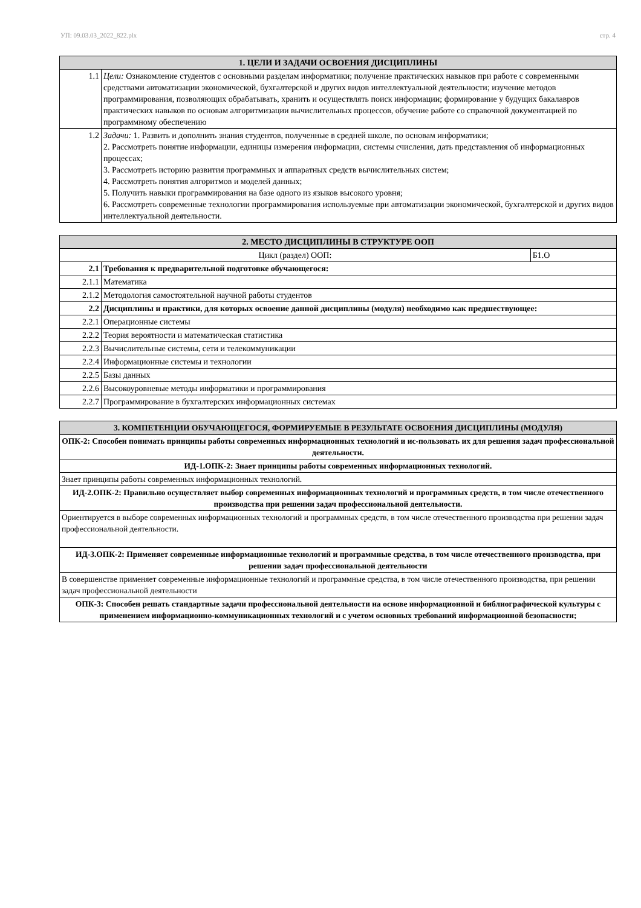УП: 09.03.03_2022_822.plx стр. 4
| 1. ЦЕЛИ И ЗАДАЧИ ОСВОЕНИЯ ДИСЦИПЛИНЫ | |
| --- | --- |
| 1.1 | Цели: Ознакомление студентов с основными разделам информатики; получение практических навыков при работе с современными средствами автоматизации экономической, бухгалтерской и других видов интеллектуальной деятельности; изучение методов программирования, позволяющих обрабатывать, хранить и осуществлять поиск информации; формирование у будущих бакалавров практических навыков по основам алгоритмизации вычислительных процессов, обучение работе со справочной документацией по программному обеспечению |
| 1.2 | Задачи: 1. Развить и дополнить знания студентов, полученные в средней школе, по основам информатики; 2. Рассмотреть понятие информации, единицы измерения информации, системы счисления, дать представления об информационных процессах; 3. Рассмотреть историю развития программных и аппаратных средств вычислительных систем; 4. Рассмотреть понятия алгоритмов и моделей данных; 5. Получить навыки программирования на базе одного из языков высокого уровня; 6. Рассмотреть современные технологии программирования используемые при автоматизации экономической, бухгалтерской и других видов интеллектуальной деятельности. |
| 2. МЕСТО ДИСЦИПЛИНЫ В СТРУКТУРЕ ООП | | |
| --- | --- | --- |
| Цикл (раздел) ООП: | | Б1.О |
| 2.1 | Требования к предварительной подготовке обучающегося: | |
| 2.1.1 | Математика | |
| 2.1.2 | Методология самостоятельной научной работы студентов | |
| 2.2 | Дисциплины и практики, для которых освоение данной дисциплины (модуля) необходимо как предшествующее: | |
| 2.2.1 | Операционные системы | |
| 2.2.2 | Теория вероятности и математическая статистика | |
| 2.2.3 | Вычислительные системы, сети и телекоммуникации | |
| 2.2.4 | Информационные системы и технологии | |
| 2.2.5 | Базы данных | |
| 2.2.6 | Высокоуровневые методы информатики и программирования | |
| 2.2.7 | Программирование в бухгалтерских информационных системах | |
| 3. КОМПЕТЕНЦИИ ОБУЧАЮЩЕГОСЯ, ФОРМИРУЕМЫЕ В РЕЗУЛЬТАТЕ ОСВОЕНИЯ ДИСЦИПЛИНЫ (МОДУЛЯ) |
| --- |
| ОПК-2: Способен понимать принципы работы современных информационных технологий и ис-пользовать их для решения задач профессиональной деятельности. |
| ИД-1.ОПК-2: Знает принципы работы современных информационных технологий. |
| Знает принципы работы современных информационных технологий. |
| ИД-2.ОПК-2: Правильно осуществляет выбор современных информационных технологий и программных средств, в том числе отечественного производства при решении задач профессиональной деятельности. |
| Ориентируется в выборе современных информационных технологий и программных средств, в том числе отечественного производства при решении задач профессиональной деятельности. |
| ИД-3.ОПК-2: Применяет современные информационные технологий и программные средства, в том числе отечественного производства, при решении задач профессиональной деятельности |
| В совершенстве применяет современные информационные технологий и программные средства, в том числе отечественного производства, при решении задач профессиональной деятельности |
| ОПК-3: Способен решать стандартные задачи профессиональной деятельности на основе информационной и библиографической культуры с применением информационно-коммуникационных технологий и с учетом основных требований информационной безопасности; |